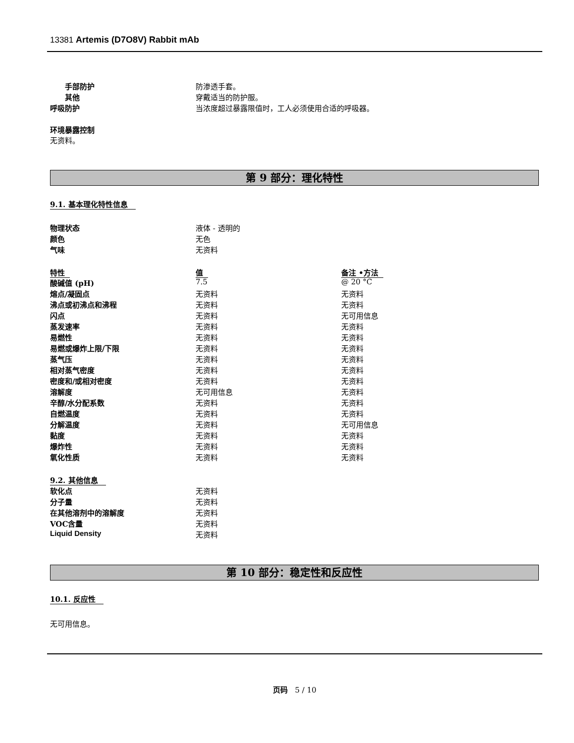13381 Artemis (D7O8V) Rabbit mAb
| 手部防护 | 防渗透手套。 |
| 其他 | 穿戴适当的防护服。 |
| 呼吸防护 | 当浓度超过暴露限值时，工人必须使用合适的呼吸器。 |
环境暴露控制
无资料。
第 9 部分：理化特性
9.1. 基本理化特性信息
| 物理状态 | 液体 - 透明的 |
| 颜色 | 无色 |
| 气味 | 无资料 |
| 特性 | 值 | 备注 •方法 |
| --- | --- | --- |
| 酸碱值 (pH) | 7.5 | @ 20 °C |
| 熔点/凝固点 | 无资料 | 无资料 |
| 沸点或初沸点和沸程 | 无资料 | 无资料 |
| 闪点 | 无资料 | 无可用信息 |
| 蒸发速率 | 无资料 | 无资料 |
| 易燃性 | 无资料 | 无资料 |
| 易燃或爆炸上限/下限 | 无资料 | 无资料 |
| 蒸气压 | 无资料 | 无资料 |
| 相对蒸气密度 | 无资料 | 无资料 |
| 密度和/或相对密度 | 无资料 | 无资料 |
| 溶解度 | 无可用信息 | 无资料 |
| 辛醇/水分配系数 | 无资料 | 无资料 |
| 自燃温度 | 无资料 | 无资料 |
| 分解温度 | 无资料 | 无可用信息 |
| 黏度 | 无资料 | 无资料 |
| 爆炸性 | 无资料 | 无资料 |
| 氧化性质 | 无资料 | 无资料 |
9.2. 其他信息
| 软化点 | 无资料 |
| 分子量 | 无资料 |
| 在其他溶剂中的溶解度 | 无资料 |
| VOC含量 | 无资料 |
| Liquid Density | 无资料 |
第 10 部分：稳定性和反应性
10.1. 反应性
无可用信息。
页码 5 / 10